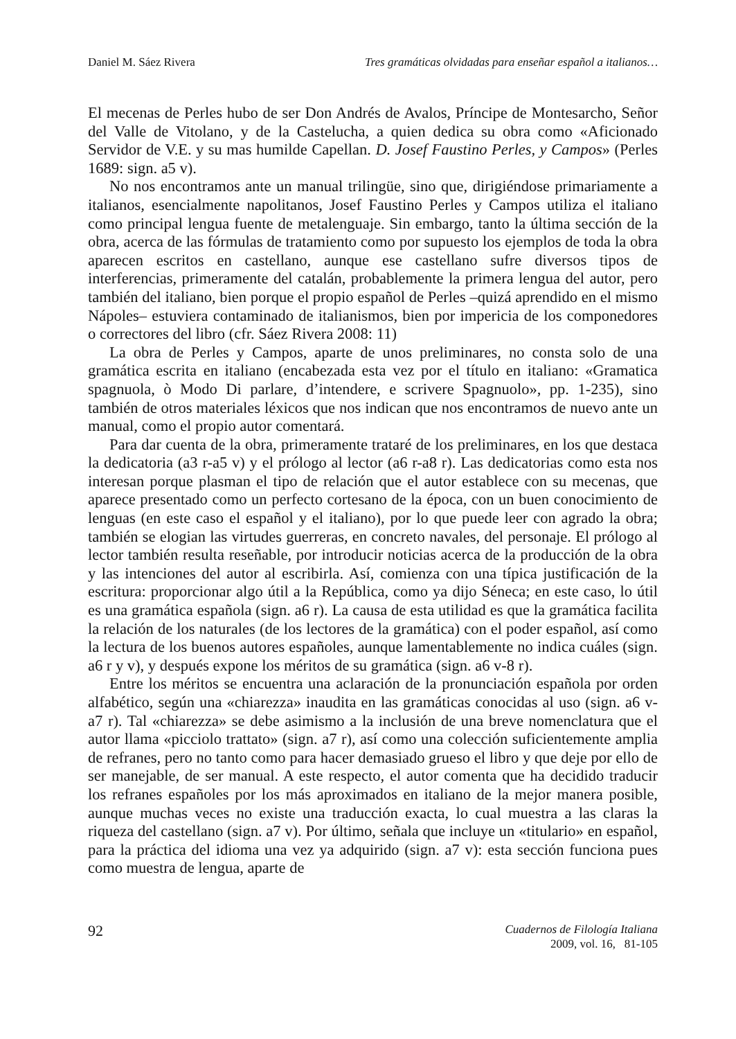Daniel M. Sáez Rivera Tres gramáticas olvidadas para enseñar español a italianos…
El mecenas de Perles hubo de ser Don Andrés de Avalos, Príncipe de Montesarcho, Señor del Valle de Vitolano, y de la Castelucha, a quien dedica su obra como «Aficionado Servidor de V.E. y su mas humilde Capellan. D. Josef Faustino Perles, y Campos» (Perles 1689: sign. a5 v).
No nos encontramos ante un manual trilingüe, sino que, dirigiéndose primariamente a italianos, esencialmente napolitanos, Josef Faustino Perles y Campos utiliza el italiano como principal lengua fuente de metalenguaje. Sin embargo, tanto la última sección de la obra, acerca de las fórmulas de tratamiento como por supuesto los ejemplos de toda la obra aparecen escritos en castellano, aunque ese castellano sufre diversos tipos de interferencias, primeramente del catalán, probablemente la primera lengua del autor, pero también del italiano, bien porque el propio español de Perles –quizá aprendido en el mismo Nápoles– estuviera contaminado de italianismos, bien por impericia de los componedores o correctores del libro (cfr. Sáez Rivera 2008: 11)
La obra de Perles y Campos, aparte de unos preliminares, no consta solo de una gramática escrita en italiano (encabezada esta vez por el título en italiano: «Gramatica spagnuola, ò Modo Di parlare, d’intendere, e scrivere Spagnuolo», pp. 1-235), sino también de otros materiales léxicos que nos indican que nos encontramos de nuevo ante un manual, como el propio autor comentará.
Para dar cuenta de la obra, primeramente trataré de los preliminares, en los que destaca la dedicatoria (a3 r-a5 v) y el prólogo al lector (a6 r-a8 r). Las dedicatorias como esta nos interesan porque plasman el tipo de relación que el autor establece con su mecenas, que aparece presentado como un perfecto cortesano de la época, con un buen conocimiento de lenguas (en este caso el español y el italiano), por lo que puede leer con agrado la obra; también se elogian las virtudes guerreras, en concreto navales, del personaje. El prólogo al lector también resulta reseñable, por introducir noticias acerca de la producción de la obra y las intenciones del autor al escribirla. Así, comienza con una típica justificación de la escritura: proporcionar algo útil a la República, como ya dijo Séneca; en este caso, lo útil es una gramática española (sign. a6 r). La causa de esta utilidad es que la gramática facilita la relación de los naturales (de los lectores de la gramática) con el poder español, así como la lectura de los buenos autores españoles, aunque lamentablemente no indica cuáles (sign. a6 r y v), y después expone los méritos de su gramática (sign. a6 v-8 r).
Entre los méritos se encuentra una aclaración de la pronunciación española por orden alfabético, según una «chiarezza» inaudita en las gramáticas conocidas al uso (sign. a6 v-a7 r). Tal «chiarezza» se debe asimismo a la inclusión de una breve nomenclatura que el autor llama «picciolo trattato» (sign. a7 r), así como una colección suficientemente amplia de refranes, pero no tanto como para hacer demasiado grueso el libro y que deje por ello de ser manejable, de ser manual. A este respecto, el autor comenta que ha decidido traducir los refranes españoles por los más aproximados en italiano de la mejor manera posible, aunque muchas veces no existe una traducción exacta, lo cual muestra a las claras la riqueza del castellano (sign. a7 v). Por último, señala que incluye un «titulario» en español, para la práctica del idioma una vez ya adquirido (sign. a7 v): esta sección funciona pues como muestra de lengua, aparte de
92
Cuadernos de Filología Italiana
2009, vol. 16, 81-105